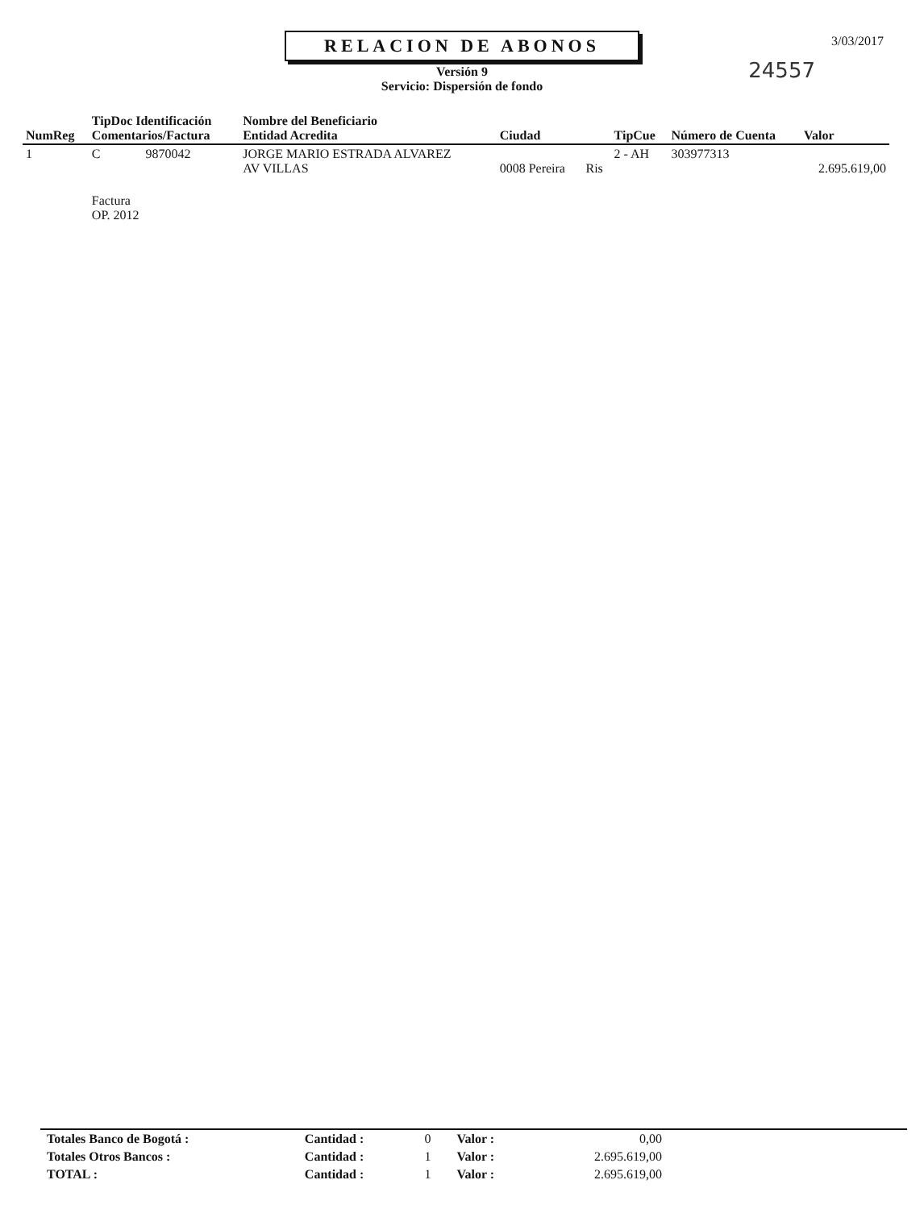3/03/2017
24557
RELACION DE ABONOS
Versión 9
Servicio: Dispersión de fondo
| NumReg | TipDoc Identificación Comentarios/Factura | Nombre del Beneficiario Entidad Acredita | Ciudad | | TipCue | Número de Cuenta | Valor |
| --- | --- | --- | --- | --- | --- | --- | --- |
| 1 | C 9870042 | JORGE MARIO ESTRADA ALVAREZ AV VILLAS | 0008 Pereira | Ris | 2 - AH | 303977313 | 2.695.619,00 |
| | Factura OP. 2012 | | | | | | |
| Totales Banco de Bogotá : | Cantidad : | 0 | Valor : | 0,00 | |
| Totales Otros Bancos : | Cantidad : | 1 | Valor : | 2.695.619,00 | |
| TOTAL : | Cantidad : | 1 | Valor : | 2.695.619,00 | |